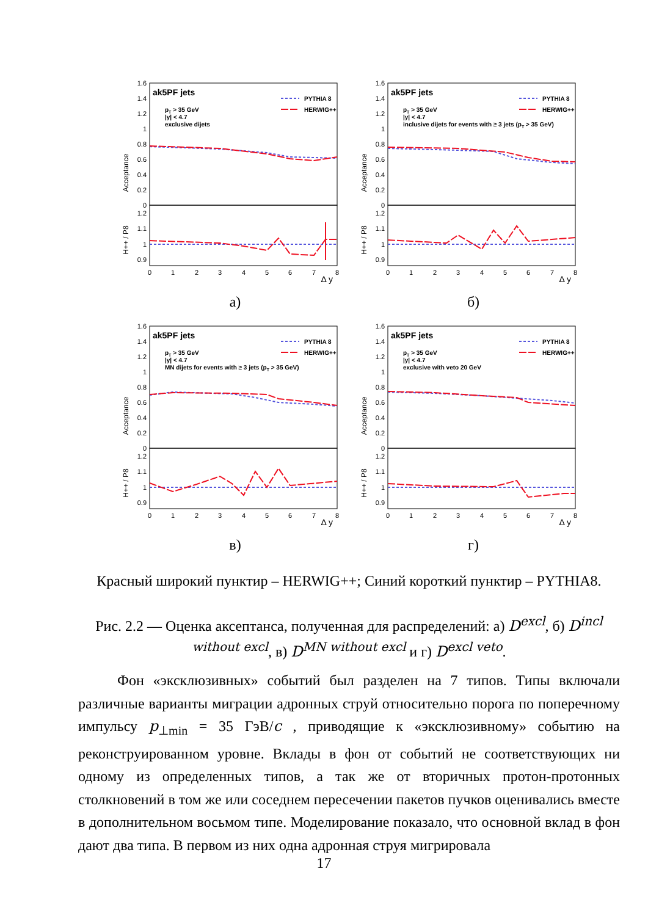1.6
1.4
1.2
1
0.8
0.6
0.4
0.2
0
1.2
1.1
1
0.9
0
1
2
3
4
5
6
7
8
Δ y
Acceptance
H++ / P8
ak5PF jets
pT > 35 GeV
|y| < 4.7
exclusive dijets
PYTHIA 8
HERWIG++
а)
1.6
1.4
1.2
1
0.8
0.6
0.4
0.2
0
1.2
1.1
1
0.9
0
1
2
3
4
5
6
7
8
Δ y
Acceptance
H++ / P8
ak5PF jets
pT > 35 GeV
|y| < 4.7
inclusive dijets for events with ≥ 3 jets (pT > 35 GeV)
PYTHIA 8
HERWIG++
б)
1.6
1.4
1.2
1
0.8
0.6
0.4
0.2
0
1.2
1.1
1
0.9
0
1
2
3
4
5
6
7
8
Δ y
Acceptance
H++ / P8
ak5PF jets
pT > 35 GeV
|y| < 4.7
MN dijets for events with ≥ 3 jets (pT > 35 GeV)
PYTHIA 8
HERWIG++
в)
1.6
1.4
1.2
1
0.8
0.6
0.4
0.2
0
1.2
1.1
1
0.9
0
1
2
3
4
5
6
7
8
Δ y
Acceptance
H++ / P8
ak5PF jets
pT > 35 GeV
|y| < 4.7
exclusive with veto 20 GeV
PYTHIA 8
HERWIG++
г)
Красный широкий пунктир – HERWIG++; Синий короткий пунктир – PYTHIA8.
Рис. 2.2 — Оценка аксептанса, полученная для распределений: а) D<sup>excl</sup>, б) D<sup>incl without excl</sup>, в) D<sup>MN without excl</sup> и г) D<sup>excl veto</sup>.
Фон «эксклюзивных» событий был разделен на 7 типов. Типы включали различные варианты миграции адронных струй относительно порога по поперечному импульсу p<sub>⊥min</sub> = 35 ГэВ/c , приводящие к «эксклюзивному» событию на реконструированном уровне. Вклады в фон от событий не соответствующих ни одному из определенных типов, а так же от вторичных протон-протонных столкновений в том же или соседнем пересечении пакетов пучков оценивались вместе в дополнительном восьмом типе. Моделирование показало, что основной вклад в фон дают два типа. В первом из них одна адронная струя мигрировала
17